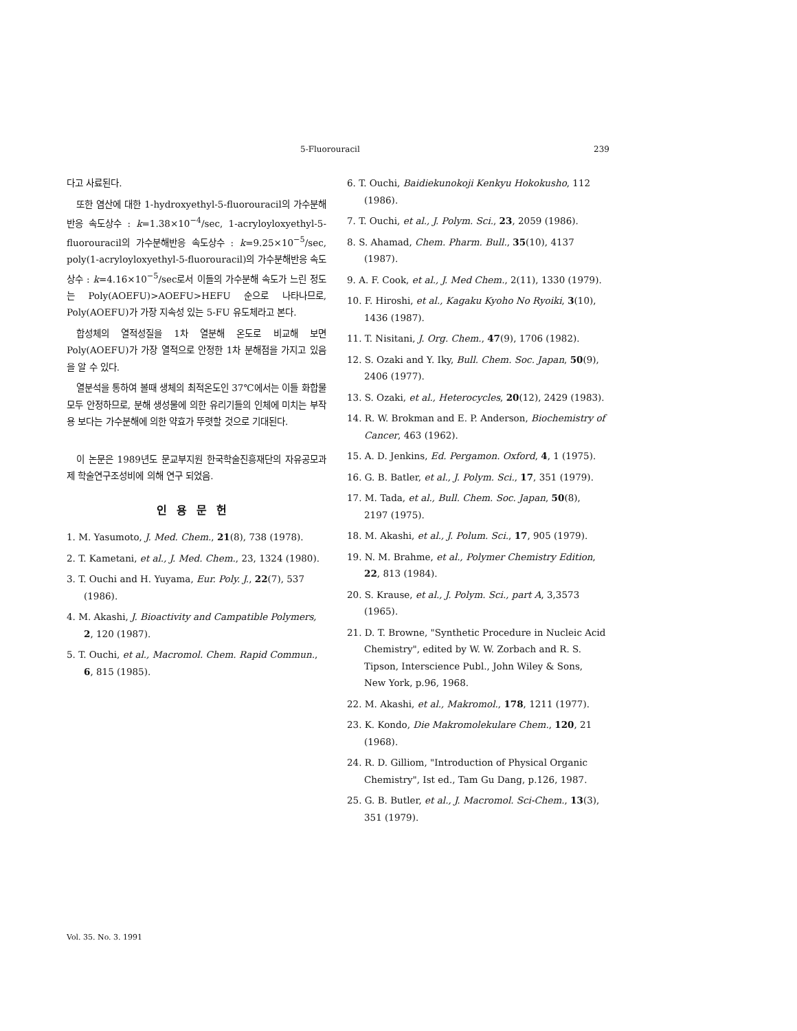5-Fluorouracil 239
다고 사료된다.
또한 염산에 대한 1-hydroxyethyl-5-fluorouracil의 가수분해반응 속도상수 : k=1.38×10<sup>−4</sup>/sec, 1-acryloyloxyethyl-5-fluorouracil의 가수분해반응 속도상수 : k=9.25×10<sup>−5</sup>/sec, poly(1-acryloyloxyethyl-5-fluorouracil)의 가수분해반응 속도상수 : k=4.16×10<sup>−5</sup>/sec로서 이들의 가수분해 속도가 느린 정도는 Poly(AOEFU)>AOEFU>HEFU 순으로 나타나므로, Poly(AOEFU)가 가장 지속성 있는 5-FU 유도체라고 본다.
합성체의 열적성질을 1차 열분해 온도로 비교해 보면 Poly(AOEFU)가 가장 열적으로 안정한 1차 분해점을 가지고 있음을 알 수 있다.
열분석을 통하여 볼때 생체의 최적온도인 37℃에서는 이들 화합물 모두 안정하므로, 분해 생성물에 의한 유리기들의 인체에 미치는 부작용 보다는 가수분해에 의한 약효가 뚜렷할 것으로 기대된다.
이 논문은 1989년도 문교부지원 한국학술진흥재단의 자유공모과제 학술연구조성비에 의해 연구 되었음.
인용문헌
1. M. Yasumoto, J. Med. Chem., 21(8), 738 (1978).
2. T. Kametani, et al., J. Med. Chem., 23, 1324 (1980).
3. T. Ouchi and H. Yuyama, Eur. Poly. J., 22(7), 537 (1986).
4. M. Akashi, J. Bioactivity and Campatible Polymers, 2, 120 (1987).
5. T. Ouchi, et al., Macromol. Chem. Rapid Commun., 6, 815 (1985).
6. T. Ouchi, Baidiekunokoji Kenkyu Hokokusho, 112 (1986).
7. T. Ouchi, et al., J. Polym. Sci., 23, 2059 (1986).
8. S. Ahamad, Chem. Pharm. Bull., 35(10), 4137 (1987).
9. A. F. Cook, et al., J. Med Chem., 2(11), 1330 (1979).
10. F. Hiroshi, et al., Kagaku Kyoho No Ryoiki, 3(10), 1436 (1987).
11. T. Nisitani, J. Org. Chem., 47(9), 1706 (1982).
12. S. Ozaki and Y. Iky, Bull. Chem. Soc. Japan, 50(9), 2406 (1977).
13. S. Ozaki, et al., Heterocycles, 20(12), 2429 (1983).
14. R. W. Brokman and E. P. Anderson, Biochemistry of Cancer, 463 (1962).
15. A. D. Jenkins, Ed. Pergamon. Oxford, 4, 1 (1975).
16. G. B. Batler, et al., J. Polym. Sci., 17, 351 (1979).
17. M. Tada, et al., Bull. Chem. Soc. Japan, 50(8), 2197 (1975).
18. M. Akashi, et al., J. Polum. Sci., 17, 905 (1979).
19. N. M. Brahme, et al., Polymer Chemistry Edition, 22, 813 (1984).
20. S. Krause, et al., J. Polym. Sci., part A, 3,3573 (1965).
21. D. T. Browne, "Synthetic Procedure in Nucleic Acid Chemistry", edited by W. W. Zorbach and R. S. Tipson, Interscience Publ., John Wiley & Sons, New York, p.96, 1968.
22. M. Akashi, et al., Makromol., 178, 1211 (1977).
23. K. Kondo, Die Makromolekulare Chem., 120, 21 (1968).
24. R. D. Gilliom, "Introduction of Physical Organic Chemistry", Ist ed., Tam Gu Dang, p.126, 1987.
25. G. B. Butler, et al., J. Macromol. Sci-Chem., 13(3), 351 (1979).
Vol. 35. No. 3. 1991